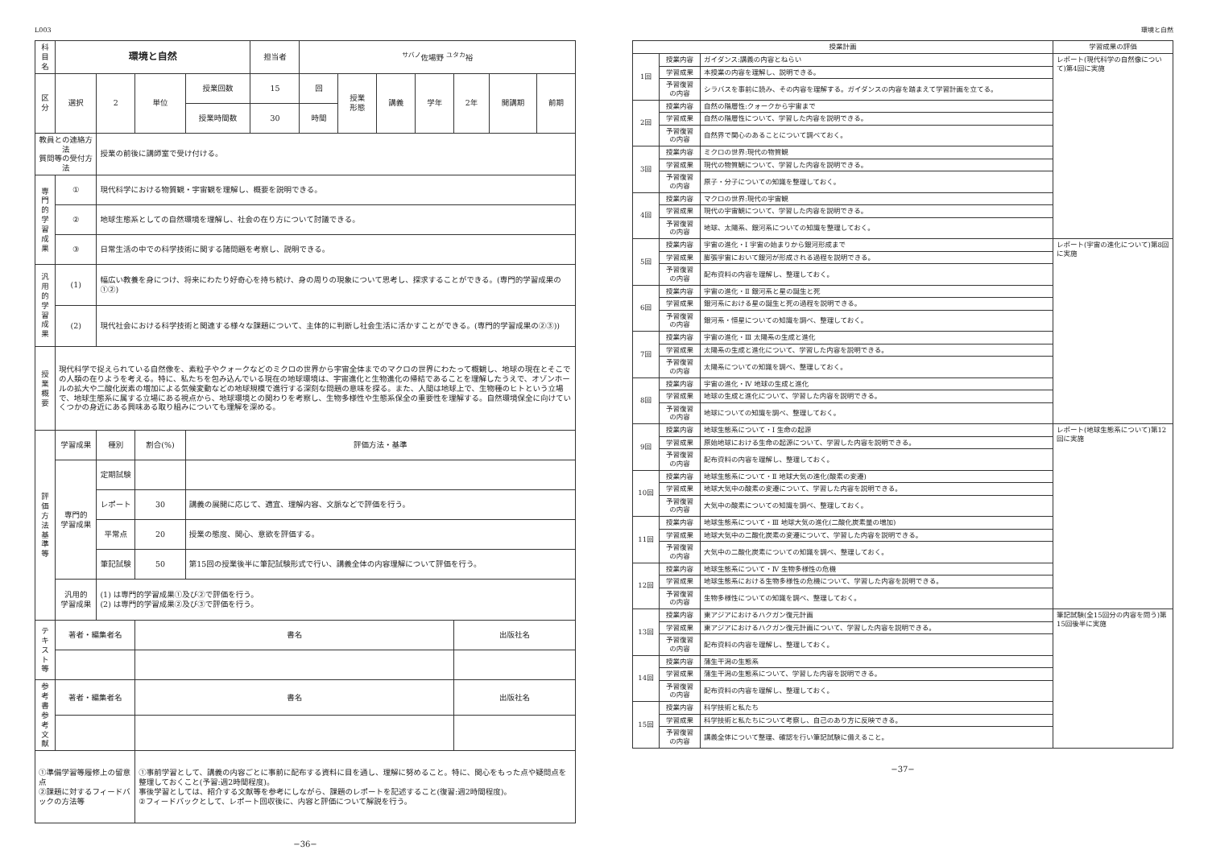L003
| 科目名 | 環境と自然 | | | | 担当者 | <sup>サバノ</sup>佐場野 <sup>ユタカ</sup>裕 | | | | | | |
| 区 分 | 選択 | 2 | 単位 | 授業回数 | 15 | 回 | 授業 形態 | 講義 | 学年 | 2年 | 開講期 | 前期 |
| | | | | 授業時間数 | 30 | 時間 | | | | | | |
| 教員との連絡方法 質問等の受付方法 | | 授業の前後に講師室で受け付ける。 | | | | | | | | | | |
| 専門的 学習成果 | ① | 現代科学における物質観・宇宙観を理解し、概要を説明できる。 | | | | | | | | | | |
| | ② | 地球生態系としての自然環境を理解し、社会の在り方について討議できる。 | | | | | | | | | | |
| | ③ | 日常生活の中での科学技術に関する諸問題を考察し、説明できる。 | | | | | | | | | | |
| 汎用的 学習成果 | (1) | 幅広い教養を身につけ、将来にわたり好奇心を持ち続け、身の周りの現象について思考し、探求することができる。(専門的学習成果の①②) | | | | | | | | | | |
| | (2) | 現代社会における科学技術と関連する様々な課題について、主体的に判断し社会生活に活かすことができる。(専門的学習成果の②③)) | | | | | | | | | | |
| 授業概要 | 現代科学で捉えられている自然像を、素粒子やクォークなどのミクロの世界から宇宙全体までのマクロの世界にわたって概観し、地球の現在とそこでの人類の在りようを考える。特に、私たちを包み込んでいる現在の地球環境は、宇宙進化と生物進化の帰結であることを理解したうえで、オゾンホールの拡大や二酸化炭素の増加による気候変動などの地球規模で進行する深刻な問題の意味を探る。また、人間は地球上で、生物種のヒトという立場で、地球生態系に属する立場にある視点から、地球環境との関わりを考察し、生物多様性や生態系保全の重要性を理解する。自然環境保全に向けていくつかの身近にある興味ある取り組みについても理解を深める。 | | | | | | | | | | | |
| 評価方法 基準等 | 学習成果 | 種別 | 割合(%) | 評価方法・基準 | | | | | | | | |
| | 専門的 学習成果 | 定期試験 | | | | | | | | | | |
| | | レポート | 30 | 講義の展開に応じて、適宜、理解内容、文脈などで評価を行う。 | | | | | | | | |
| | | 平常点 | 20 | 授業の態度、関心、意欲を評価する。 | | | | | | | | |
| | | 筆記試験 | 50 | 第15回の授業後半に筆記試験形式で行い、講義全体の内容理解について評価を行う。 | | | | | | | | |
| | 汎用的 学習成果 | (1) は専門的学習成果①及び②で評価を行う。 (2) は専門的学習成果②及び③で評価を行う。 | | | | | | | | | | |
| テキスト 等 | 著者・編集者名 | | 書名 | | | | | | | 出版社名 | | |
| 参考書 参考文献 | 著者・編集者名 | | 書名 | | | | | | | 出版社名 | | |
| ①準備学習等履修上の留意点 ②課題に対するフィードバックの方法等 | | | ①事前学習として、講義の内容ごとに事前に配布する資料に目を通し、理解に努めること。特に、関心をもった点や疑問点を整理しておくこと(予習:週2時間程度)。 事後学習としては、紹介する文献等を参考にしながら、課題のレポートを記述すること(復習:週2時間程度)。 ②フィードバックとして、レポート回収後に、内容と評価について解説を行う。 | | | | | | | | | |
−36−
環境と自然
| 授業計画 | | | 学習成果の評価 |
| --- | --- | --- | --- |
| 1回 | 授業内容 | ガイダンス:講義の内容とねらい | レポート(現代科学の自然像について)第4回に実施 |
| | 学習成果 | 本授業の内容を理解し、説明できる。 | |
| | 予習復習 の内容 | シラバスを事前に読み、その内容を理解する。ガイダンスの内容を踏まえて学習計画を立てる。 | |
| 2回 | 授業内容 | 自然の階層性:クォークから宇宙まで | |
| | 学習成果 | 自然の階層性について、学習した内容を説明できる。 | |
| | 予習復習 の内容 | 自然界で関心のあることについて調べておく。 | |
| 3回 | 授業内容 | ミクロの世界:現代の物質観 | |
| | 学習成果 | 現代の物質観について、学習した内容を説明できる。 | |
| | 予習復習 の内容 | 原子・分子についての知識を整理しておく。 | |
| 4回 | 授業内容 | マクロの世界:現代の宇宙観 | |
| | 学習成果 | 現代の宇宙観について、学習した内容を説明できる。 | |
| | 予習復習 の内容 | 地球、太陽系、銀河系についての知識を整理しておく。 | |
| 5回 | 授業内容 | 宇宙の進化・Ⅰ 宇宙の始まりから銀河形成まで | レポート(宇宙の進化について)第8回に実施 |
| | 学習成果 | 膨張宇宙において銀河が形成される過程を説明できる。 | |
| | 予習復習 の内容 | 配布資料の内容を理解し、整理しておく。 | |
| 6回 | 授業内容 | 宇宙の進化・Ⅱ 銀河系と星の誕生と死 | |
| | 学習成果 | 銀河系における星の誕生と死の過程を説明できる。 | |
| | 予習復習 の内容 | 銀河系・恒星についての知識を調べ、整理しておく。 | |
| 7回 | 授業内容 | 宇宙の進化・Ⅲ 太陽系の生成と進化 | |
| | 学習成果 | 太陽系の生成と進化について、学習した内容を説明できる。 | |
| | 予習復習 の内容 | 太陽系についての知識を調べ、整理しておく。 | |
| 8回 | 授業内容 | 宇宙の進化・Ⅳ 地球の生成と進化 | |
| | 学習成果 | 地球の生成と進化について、学習した内容を説明できる。 | |
| | 予習復習 の内容 | 地球についての知識を調べ、整理しておく。 | |
| 9回 | 授業内容 | 地球生態系について・Ⅰ 生命の起源 | レポート(地球生態系について)第12回に実施 |
| | 学習成果 | 原始地球における生命の起源について、学習した内容を説明できる。 | |
| | 予習復習 の内容 | 配布資料の内容を理解し、整理しておく。 | |
| 10回 | 授業内容 | 地球生態系について・Ⅱ 地球大気の進化(酸素の変遷) | |
| | 学習成果 | 地球大気中の酸素の変遷について、学習した内容を説明できる。 | |
| | 予習復習 の内容 | 大気中の酸素についての知識を調べ、整理しておく。 | |
| 11回 | 授業内容 | 地球生態系について・Ⅲ 地球大気の進化(二酸化炭素量の増加) | |
| | 学習成果 | 地球大気中の二酸化炭素の変遷について、学習した内容を説明できる。 | |
| | 予習復習 の内容 | 大気中の二酸化炭素についての知識を調べ、整理しておく。 | |
| 12回 | 授業内容 | 地球生態系について・Ⅳ 生物多様性の危機 | |
| | 学習成果 | 地球生態系における生物多様性の危機について、学習した内容を説明できる。 | |
| | 予習復習 の内容 | 生物多様性についての知識を調べ、整理しておく。 | |
| 13回 | 授業内容 | 東アジアにおけるハクガン復元計画 | 筆記試験(全15回分の内容を問う)第15回後半に実施 |
| | 学習成果 | 東アジアにおけるハクガン復元計画について、学習した内容を説明できる。 | |
| | 予習復習 の内容 | 配布資料の内容を理解し、整理しておく。 | |
| 14回 | 授業内容 | 蒲生干潟の生態系 | |
| | 学習成果 | 蒲生干潟の生態系について、学習した内容を説明できる。 | |
| | 予習復習 の内容 | 配布資料の内容を理解し、整理しておく。 | |
| 15回 | 授業内容 | 科学技術と私たち | |
| | 学習成果 | 科学技術と私たちについて考察し、自己のあり方に反映できる。 | |
| | 予習復習 の内容 | 講義全体について整理、確認を行い筆記試験に備えること。 | |
−37−